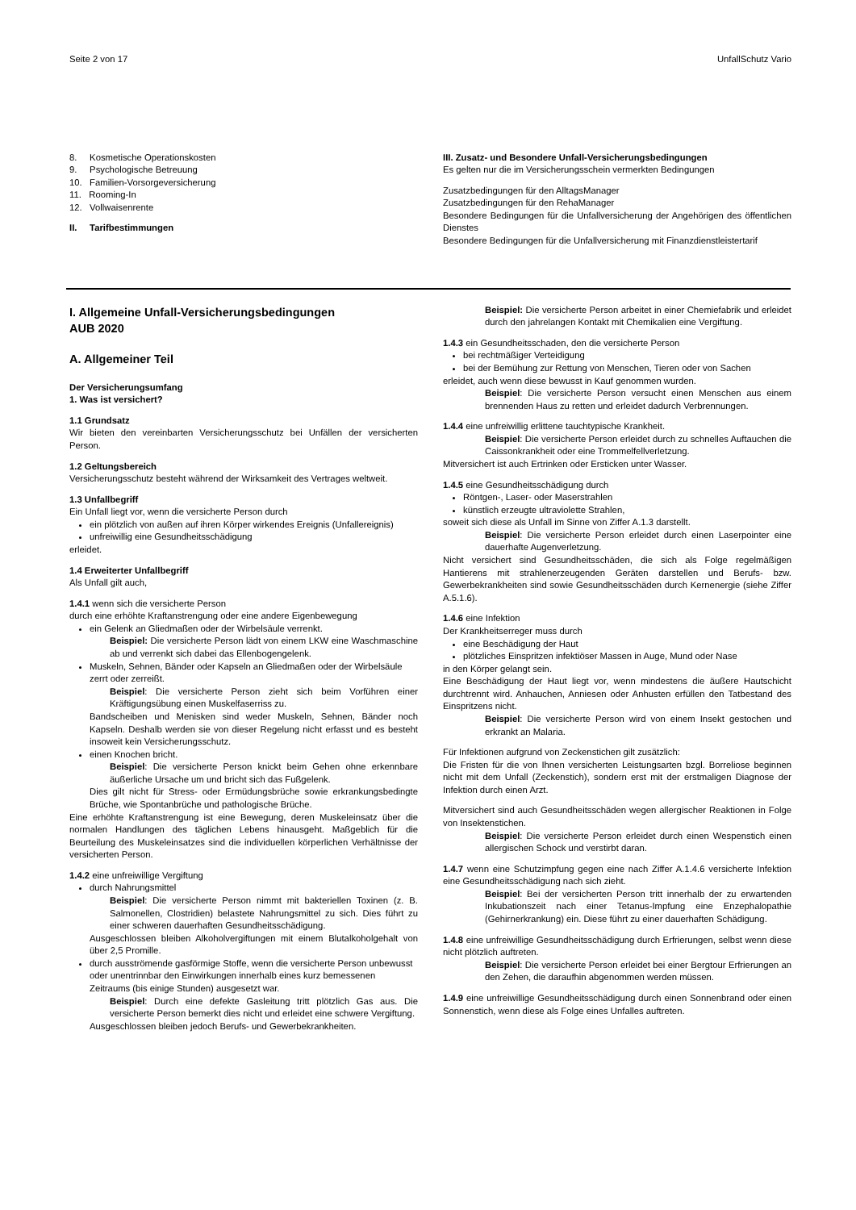Seite 2 von 17 UnfallSchutz Vario
8. Kosmetische Operationskosten
9. Psychologische Betreuung
10. Familien-Vorsorgeversicherung
11. Rooming-In
12. Vollwaisenrente
II. Tarifbestimmungen
III. Zusatz- und Besondere Unfall-Versicherungsbedingungen
Es gelten nur die im Versicherungsschein vermerkten Bedingungen
Zusatzbedingungen für den AlltagsManager
Zusatzbedingungen für den RehaManager
Besondere Bedingungen für die Unfallversicherung der Angehörigen des öffentlichen Dienstes
Besondere Bedingungen für die Unfallversicherung mit Finanzdienstleistertarif
I. Allgemeine Unfall-Versicherungsbedingungen
AUB 2020
A. Allgemeiner Teil
Der Versicherungsumfang
1. Was ist versichert?
1.1 Grundsatz
Wir bieten den vereinbarten Versicherungsschutz bei Unfällen der versicherten Person.
1.2 Geltungsbereich
Versicherungsschutz besteht während der Wirksamkeit des Vertrages weltweit.
1.3 Unfallbegriff
Ein Unfall liegt vor, wenn die versicherte Person durch
ein plötzlich von außen auf ihren Körper wirkendes Ereignis (Unfallereignis)
unfreiwillig eine Gesundheitsschädigung
erleidet.
1.4 Erweiterter Unfallbegriff
Als Unfall gilt auch,
1.4.1 wenn sich die versicherte Person
durch eine erhöhte Kraftanstrengung oder eine andere Eigenbewegung
ein Gelenk an Gliedmaßen oder der Wirbelsäule verrenkt.
Beispiel: Die versicherte Person lädt von einem LKW eine Waschmaschine ab und verrenkt sich dabei das Ellenbogengelenk.
Muskeln, Sehnen, Bänder oder Kapseln an Gliedmaßen oder der Wirbelsäule zerrt oder zerreißt.
Beispiel: Die versicherte Person zieht sich beim Vorführen einer Kräftigungsübung einen Muskelfaserriss zu.
Bandscheiben und Menisken sind weder Muskeln, Sehnen, Bänder noch Kapseln. Deshalb werden sie von dieser Regelung nicht erfasst und es besteht insoweit kein Versicherungsschutz.
einen Knochen bricht.
Beispiel: Die versicherte Person knickt beim Gehen ohne erkennbare äußerliche Ursache um und bricht sich das Fußgelenk.
Dies gilt nicht für Stress- oder Ermüdungsbrüche sowie erkrankungsbedingte Brüche, wie Spontanbrüche und pathologische Brüche.
Eine erhöhte Kraftanstrengung ist eine Bewegung, deren Muskeleinsatz über die normalen Handlungen des täglichen Lebens hinausgeht. Maßgeblich für die Beurteilung des Muskeleinsatzes sind die individuellen körperlichen Verhältnisse der versicherten Person.
1.4.2 eine unfreiwillige Vergiftung
durch Nahrungsmittel
Beispiel: Die versicherte Person nimmt mit bakteriellen Toxinen (z. B. Salmonellen, Clostridien) belastete Nahrungsmittel zu sich. Dies führt zu einer schweren dauerhaften Gesundheitsschädigung.
Ausgeschlossen bleiben Alkoholvergiftungen mit einem Blutalkoholgehalt von über 2,5 Promille.
durch ausströmende gasförmige Stoffe, wenn die versicherte Person unbewusst oder unentrinnbar den Einwirkungen innerhalb eines kurz bemessenen Zeitraums (bis einige Stunden) ausgesetzt war.
Beispiel: Durch eine defekte Gasleitung tritt plötzlich Gas aus. Die versicherte Person bemerkt dies nicht und erleidet eine schwere Vergiftung.
Ausgeschlossen bleiben jedoch Berufs- und Gewerbekrankheiten.
Beispiel: Die versicherte Person arbeitet in einer Chemiefabrik und erleidet durch den jahrelangen Kontakt mit Chemikalien eine Vergiftung.
1.4.3 ein Gesundheitsschaden, den die versicherte Person
bei rechtmäßiger Verteidigung
bei der Bemühung zur Rettung von Menschen, Tieren oder von Sachen
erleidet, auch wenn diese bewusst in Kauf genommen wurden.
Beispiel: Die versicherte Person versucht einen Menschen aus einem brennenden Haus zu retten und erleidet dadurch Verbrennungen.
1.4.4 eine unfreiwillig erlittene tauchtypische Krankheit.
Beispiel: Die versicherte Person erleidet durch zu schnelles Auftauchen die Caissonkrankheit oder eine Trommelfellverletzung.
Mitversichert ist auch Ertrinken oder Ersticken unter Wasser.
1.4.5 eine Gesundheitsschädigung durch
Röntgen-, Laser- oder Maserstrahlen
künstlich erzeugte ultraviolette Strahlen,
soweit sich diese als Unfall im Sinne von Ziffer A.1.3 darstellt.
Beispiel: Die versicherte Person erleidet durch einen Laserpointer eine dauerhafte Augenverletzung.
Nicht versichert sind Gesundheitsschäden, die sich als Folge regelmäßigen Hantierens mit strahlenerzeugenden Geräten darstellen und Berufs- bzw. Gewerbekrankheiten sind sowie Gesundheitsschäden durch Kernenergie (siehe Ziffer A.5.1.6).
1.4.6 eine Infektion
Der Krankheitserreger muss durch
eine Beschädigung der Haut
plötzliches Einspritzen infektiöser Massen in Auge, Mund oder Nase
in den Körper gelangt sein.
Eine Beschädigung der Haut liegt vor, wenn mindestens die äußere Hautschicht durchtrennt wird. Anhauchen, Anniesen oder Anhusten erfüllen den Tatbestand des Einspritzens nicht.
Beispiel: Die versicherte Person wird von einem Insekt gestochen und erkrankt an Malaria.
Für Infektionen aufgrund von Zeckenstichen gilt zusätzlich:
Die Fristen für die von Ihnen versicherten Leistungsarten bzgl. Borreliose beginnen nicht mit dem Unfall (Zeckenstich), sondern erst mit der erstmaligen Diagnose der Infektion durch einen Arzt.
Mitversichert sind auch Gesundheitsschäden wegen allergischer Reaktionen in Folge von Insektenstichen.
Beispiel: Die versicherte Person erleidet durch einen Wespenstich einen allergischen Schock und verstirbt daran.
1.4.7 wenn eine Schutzimpfung gegen eine nach Ziffer A.1.4.6 versicherte Infektion eine Gesundheitsschädigung nach sich zieht.
Beispiel: Bei der versicherten Person tritt innerhalb der zu erwartenden Inkubationszeit nach einer Tetanus-Impfung eine Enzephalopathie (Gehirnerkrankung) ein. Diese führt zu einer dauerhaften Schädigung.
1.4.8 eine unfreiwillige Gesundheitsschädigung durch Erfrierungen, selbst wenn diese nicht plötzlich auftreten.
Beispiel: Die versicherte Person erleidet bei einer Bergtour Erfrierungen an den Zehen, die daraufhin abgenommen werden müssen.
1.4.9 eine unfreiwillige Gesundheitsschädigung durch einen Sonnenbrand oder einen Sonnenstich, wenn diese als Folge eines Unfalles auftreten.